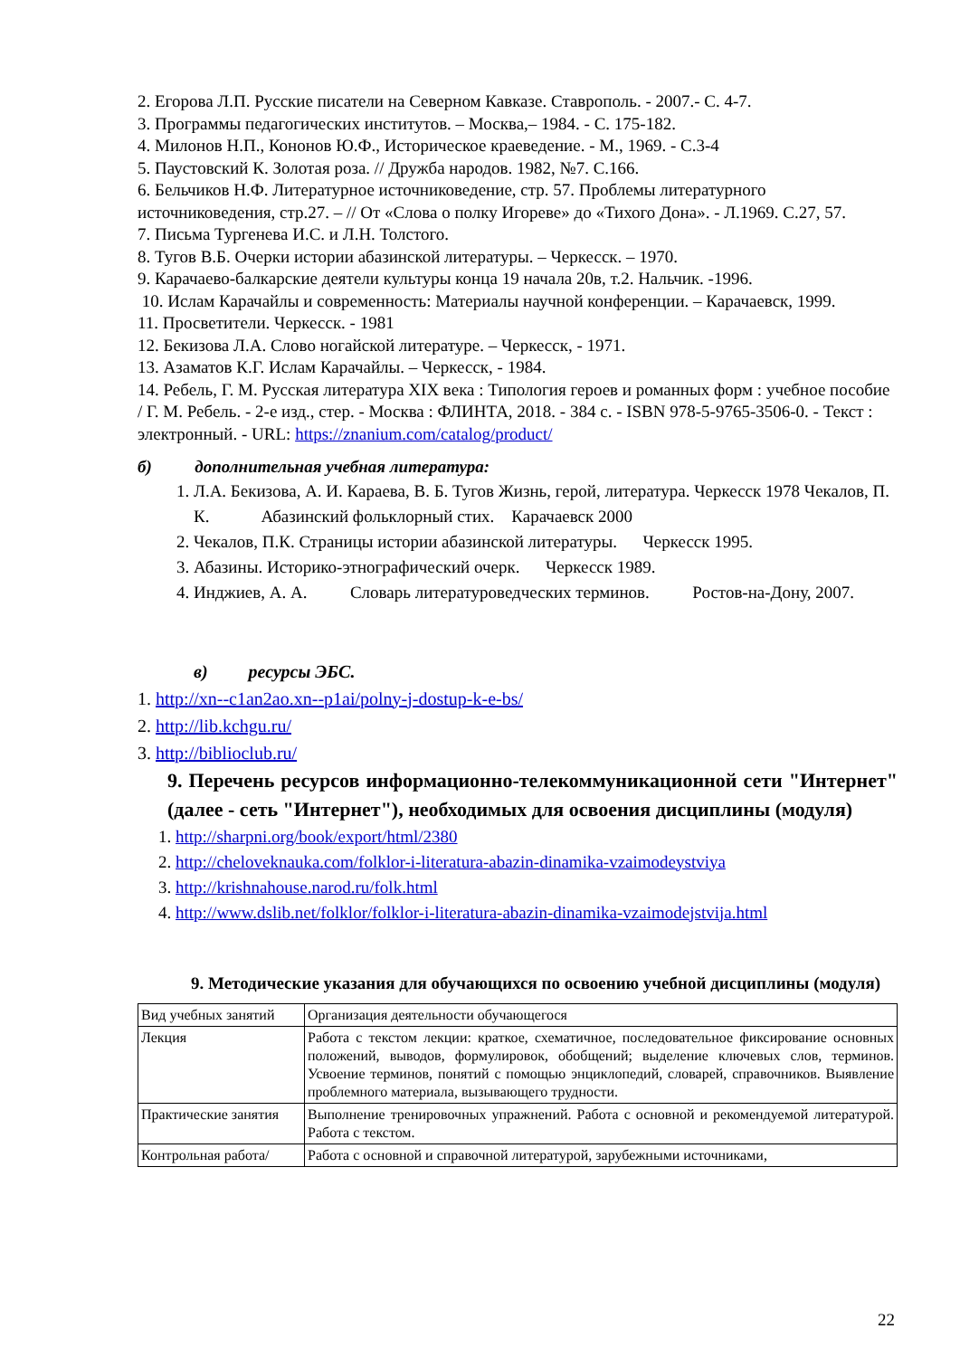2. Егорова Л.П. Русские писатели на Северном Кавказе. Ставрополь. - 2007.- С. 4-7.
3. Программы педагогических институтов. – Москва,– 1984. - С. 175-182.
4. Милонов Н.П., Кононов Ю.Ф., Историческое краеведение. - М., 1969. - С.3-4
5. Паустовский К. Золотая роза. // Дружба народов. 1982, №7. С.166.
6. Бельчиков Н.Ф. Литературное источниковедение, стр. 57. Проблемы литературного источниковедения, стр.27. – // От «Слова о полку Игореве» до «Тихого Дона». - Л.1969. С.27, 57.
7. Письма Тургенева И.С. и Л.Н. Толстого.
8. Тугов В.Б. Очерки истории абазинской литературы. – Черкесск. – 1970.
9. Карачаево-балкарские деятели культуры конца 19 начала 20в, т.2. Нальчик. -1996.
10. Ислам Карачайлы и современность: Материалы научной конференции. – Карачаевск, 1999.
11. Просветители. Черкесск. - 1981
12. Бекизова Л.А. Слово ногайской литературе. – Черкесск, - 1971.
13. Азаматов К.Г. Ислам Карачайлы. – Черкесск, - 1984.
14. Ребель, Г. М. Русская литература XIX века : Типология героев и романных форм : учебное пособие / Г. М. Ребель. - 2-е изд., стер. - Москва : ФЛИНТА, 2018. - 384 с. - ISBN 978-5-9765-3506-0. - Текст : электронный. - URL: https://znanium.com/catalog/product/
б) дополнительная учебная литература:
1. Л.А. Бекизова, А. И. Караева, В. Б. Тугов Жизнь, герой, литература. Черкесск 1978 Чекалов, П. К. Абазинский фольклорный стих. Карачаевск 2000
2. Чекалов, П.К. Страницы истории абазинской литературы. Черкесск 1995.
3. Абазины. Историко-этнографический очерк. Черкесск 1989.
4. Инджиев, А. А. Словарь литературоведческих терминов. Ростов-на-Дону, 2007.
в) ресурсы ЭБС.
1. http://xn--c1an2ao.xn--p1ai/polny-j-dostup-k-e-bs/
2. http://lib.kchgu.ru/
3. http://biblioclub.ru/
9. Перечень ресурсов информационно-телекоммуникационной сети "Интернет" (далее - сеть "Интернет"), необходимых для освоения дисциплины (модуля)
1. http://sharpni.org/book/export/html/2380
2. http://cheloveknauka.com/folklor-i-literatura-abazin-dinamika-vzaimodeystviya
3. http://krishnahouse.narod.ru/folk.html
4. http://www.dslib.net/folklor/folklor-i-literatura-abazin-dinamika-vzaimodejstvija.html
9. Методические указания для обучающихся по освоению учебной дисциплины (модуля)
| Вид учебных занятий | Организация деятельности обучающегося |
| Лекция | Работа с текстом лекции: краткое, схематичное, последовательное фиксирование основных положений, выводов, формулировок, обобщений; выделение ключевых слов, терминов. Усвоение терминов, понятий с помощью энциклопедий, словарей, справочников. Выявление проблемного материала, вызывающего трудности. |
| Практические занятия | Выполнение тренировочных упражнений. Работа с основной и рекомендуемой литературой. Работа с текстом. |
| Контрольная работа/ | Работа с основной и справочной литературой, зарубежными источниками, |
22